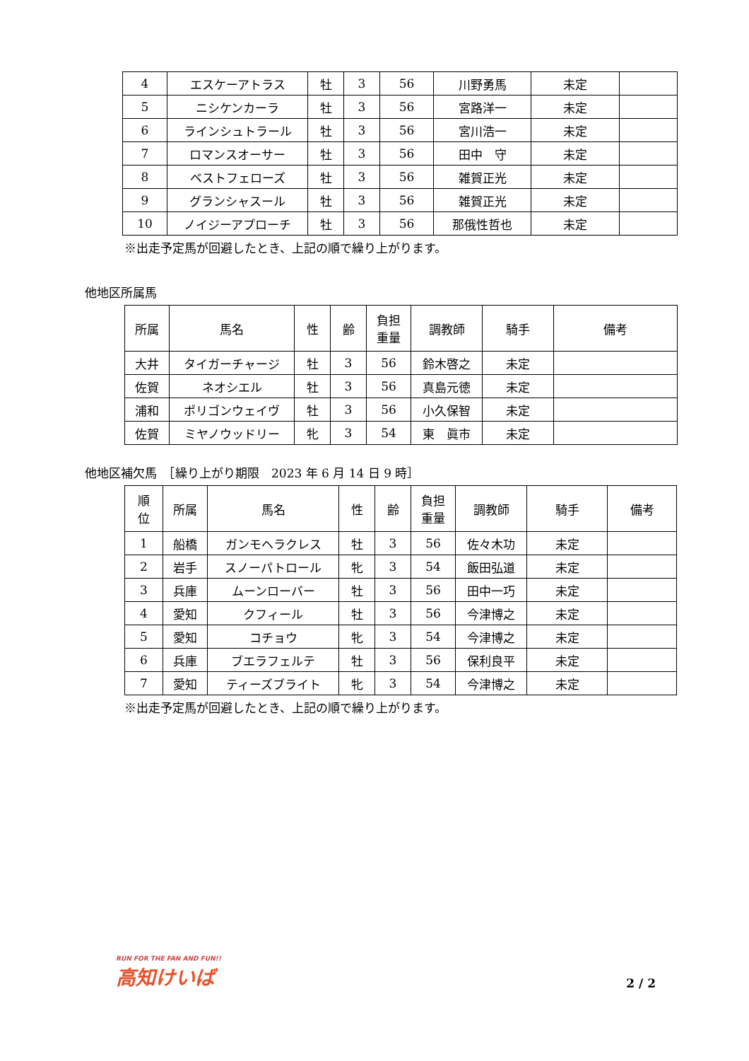| 4 | エスケーアトラス | 牡 | 3 | 56 | 川野勇馬 | 未定 | |
| 5 | ニシケンカーラ | 牡 | 3 | 56 | 宮路洋一 | 未定 | |
| 6 | ラインシュトラール | 牡 | 3 | 56 | 宮川浩一 | 未定 | |
| 7 | ロマンスオーサー | 牡 | 3 | 56 | 田中 守 | 未定 | |
| 8 | ベストフェローズ | 牡 | 3 | 56 | 雑賀正光 | 未定 | |
| 9 | グランシャスール | 牡 | 3 | 56 | 雑賀正光 | 未定 | |
| 10 | ノイジーアプローチ | 牡 | 3 | 56 | 那俄性哲也 | 未定 | |
※出走予定馬が回避したとき、上記の順で繰り上がります。
他地区所属馬
| 所属 | 馬名 | 性 | 齢 | 負担 重量 | 調教師 | 騎手 | 備考 |
| 大井 | タイガーチャージ | 牡 | 3 | 56 | 鈴木啓之 | 未定 | |
| 佐賀 | ネオシエル | 牡 | 3 | 56 | 真島元徳 | 未定 | |
| 浦和 | ポリゴンウェイヴ | 牡 | 3 | 56 | 小久保智 | 未定 | |
| 佐賀 | ミヤノウッドリー | 牝 | 3 | 54 | 東 眞市 | 未定 | |
他地区補欠馬　［繰り上がり期限　2023 年 6 月 14 日 9 時］
| 順 位 | 所属 | 馬名 | 性 | 齢 | 負担 重量 | 調教師 | 騎手 | 備考 |
| 1 | 船橋 | ガンモヘラクレス | 牡 | 3 | 56 | 佐々木功 | 未定 | |
| 2 | 岩手 | スノーパトロール | 牝 | 3 | 54 | 飯田弘道 | 未定 | |
| 3 | 兵庫 | ムーンローバー | 牡 | 3 | 56 | 田中一巧 | 未定 | |
| 4 | 愛知 | クフィール | 牡 | 3 | 56 | 今津博之 | 未定 | |
| 5 | 愛知 | コチョウ | 牝 | 3 | 54 | 今津博之 | 未定 | |
| 6 | 兵庫 | ブエラフェルテ | 牡 | 3 | 56 | 保利良平 | 未定 | |
| 7 | 愛知 | ティーズブライト | 牝 | 3 | 54 | 今津博之 | 未定 | |
※出走予定馬が回避したとき、上記の順で繰り上がります。
RUN FOR THE FAN AND FUN!!
高知けいば
2 / 2